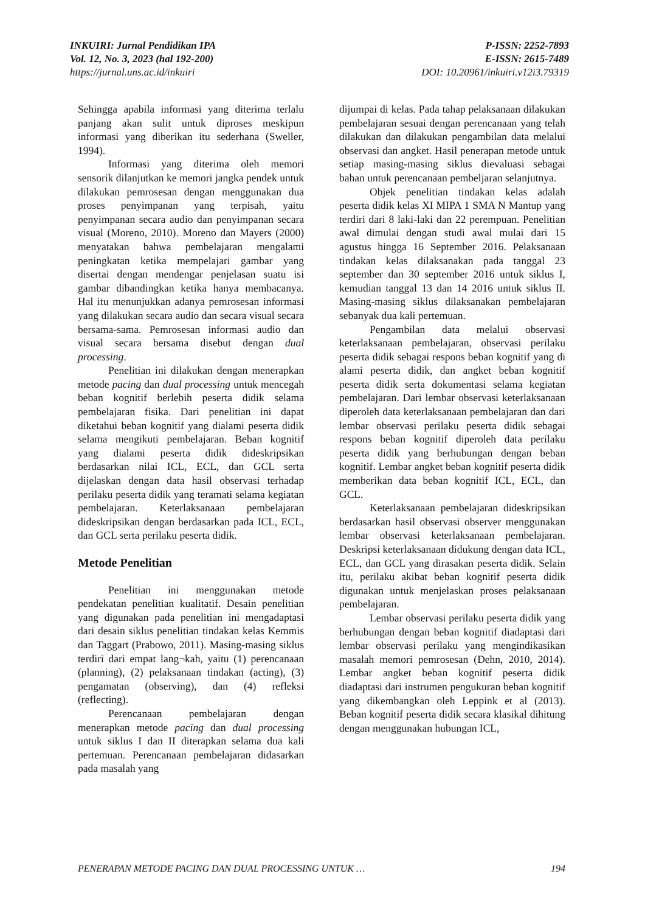INKUIRI: Jurnal Pendidikan IPA
Vol. 12, No. 3, 2023 (hal 192-200)
https://jurnal.uns.ac.id/inkuiri
P-ISSN: 2252-7893
E-ISSN: 2615-7489
DOI: 10.20961/inkuiri.v12i3.79319
Sehingga apabila informasi yang diterima terlalu panjang akan sulit untuk diproses meskipun informasi yang diberikan itu sederhana (Sweller, 1994).
Informasi yang diterima oleh memori sensorik dilanjutkan ke memori jangka pendek untuk dilakukan pemrosesan dengan menggunakan dua proses penyimpanan yang terpisah, yaitu penyimpanan secara audio dan penyimpanan secara visual (Moreno, 2010). Moreno dan Mayers (2000) menyatakan bahwa pembelajaran mengalami peningkatan ketika mempelajari gambar yang disertai dengan mendengar penjelasan suatu isi gambar dibandingkan ketika hanya membacanya. Hal itu menunjukkan adanya pemrosesan informasi yang dilakukan secara audio dan secara visual secara bersama-sama. Pemrosesan informasi audio dan visual secara bersama disebut dengan dual processing.
Penelitian ini dilakukan dengan menerapkan metode pacing dan dual processing untuk mencegah beban kognitif berlebih peserta didik selama pembelajaran fisika. Dari penelitian ini dapat diketahui beban kognitif yang dialami peserta didik selama mengikuti pembelajaran. Beban kognitif yang dialami peserta didik dideskripsikan berdasarkan nilai ICL, ECL, dan GCL serta dijelaskan dengan data hasil observasi terhadap perilaku peserta didik yang teramati selama kegiatan pembelajaran. Keterlaksanaan pembelajaran dideskripsikan dengan berdasarkan pada ICL, ECL, dan GCL serta perilaku peserta didik.
Metode Penelitian
Penelitian ini menggunakan metode pendekatan penelitian kualitatif. Desain penelitian yang digunakan pada penelitian ini mengadaptasi dari desain siklus penelitian tindakan kelas Kemmis dan Taggart (Prabowo, 2011). Masing-masing siklus terdiri dari empat lang¬kah, yaitu (1) perencanaan (planning), (2) pelaksanaan tindakan (acting), (3) pengamatan (observing), dan (4) refleksi (reflecting).
Perencanaan pembelajaran dengan menerapkan metode pacing dan dual processing untuk siklus I dan II diterapkan selama dua kali pertemuan. Perencanaan pembelajaran didasarkan pada masalah yang
dijumpai di kelas. Pada tahap pelaksanaan dilakukan pembelajaran sesuai dengan perencanaan yang telah dilakukan dan dilakukan pengambilan data melalui observasi dan angket. Hasil penerapan metode untuk setiap masing-masing siklus dievaluasi sebagai bahan untuk perencanaan pembeljaran selanjutnya.
Objek penelitian tindakan kelas adalah peserta didik kelas XI MIPA 1 SMA N Mantup yang terdiri dari 8 laki-laki dan 22 perempuan. Penelitian awal dimulai dengan studi awal mulai dari 15 agustus hingga 16 September 2016. Pelaksanaan tindakan kelas dilaksanakan pada tanggal 23 september dan 30 september 2016 untuk siklus I, kemudian tanggal 13 dan 14 2016 untuk siklus II. Masing-masing siklus dilaksanakan pembelajaran sebanyak dua kali pertemuan.
Pengambilan data melalui observasi keterlaksanaan pembelajaran, observasi perilaku peserta didik sebagai respons beban kognitif yang di alami peserta didik, dan angket beban kognitif peserta didik serta dokumentasi selama kegiatan pembelajaran. Dari lembar observasi keterlaksanaan diperoleh data keterlaksanaan pembelajaran dan dari lembar observasi perilaku peserta didik sebagai respons beban kognitif diperoleh data perilaku peserta didik yang berhubungan dengan beban kognitif. Lembar angket beban kognitif peserta didik memberikan data beban kognitif ICL, ECL, dan GCL.
Keterlaksanaan pembelajaran dideskripsikan berdasarkan hasil observasi observer menggunakan lembar observasi keterlaksanaan pembelajaran. Deskripsi keterlaksanaan didukung dengan data ICL, ECL, dan GCL yang dirasakan peserta didik. Selain itu, perilaku akibat beban kognitif peserta didik digunakan untuk menjelaskan proses pelaksanaan pembelajaran.
Lembar observasi perilaku peserta didik yang berhubungan dengan beban kognitif diadaptasi dari lembar observasi perilaku yang mengindikasikan masalah memori pemrosesan (Dehn, 2010, 2014). Lembar angket beban kognitif peserta didik diadaptasi dari instrumen pengukuran beban kognitif yang dikembangkan oleh Leppink et al (2013). Beban kognitif peserta didik secara klasikal dihitung dengan menggunakan hubungan ICL,
PENERAPAN METODE PACING DAN DUAL PROCESSING UNTUK … 194